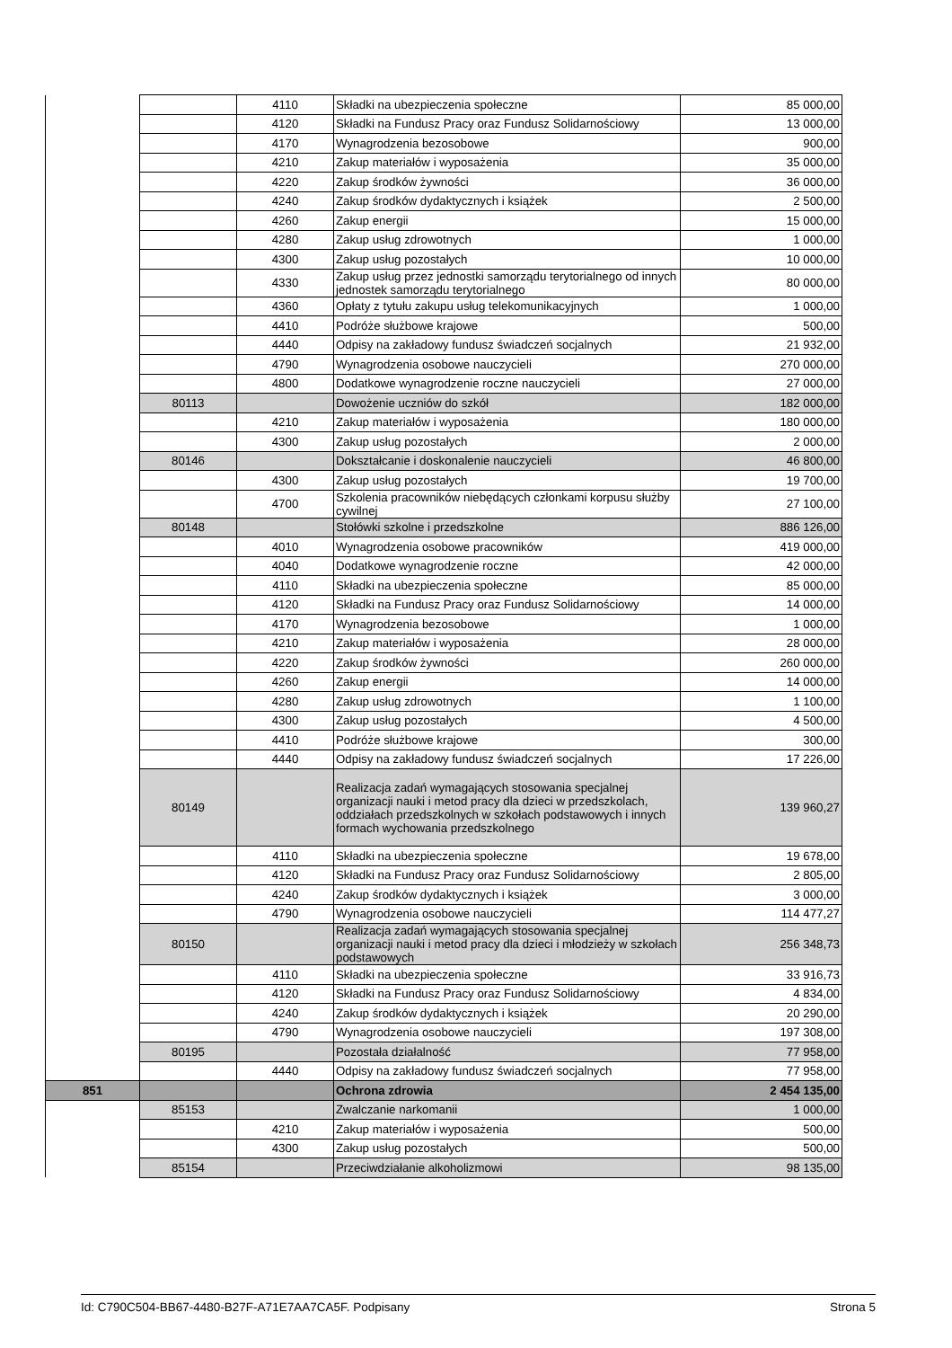| | | 4110 | Składki na ubezpieczenia społeczne | 85 000,00 |
| | | 4120 | Składki na Fundusz Pracy oraz Fundusz Solidarnościowy | 13 000,00 |
| | | 4170 | Wynagrodzenia bezosobowe | 900,00 |
| | | 4210 | Zakup materiałów i wyposażenia | 35 000,00 |
| | | 4220 | Zakup środków żywności | 36 000,00 |
| | | 4240 | Zakup środków dydaktycznych i książek | 2 500,00 |
| | | 4260 | Zakup energii | 15 000,00 |
| | | 4280 | Zakup usług zdrowotnych | 1 000,00 |
| | | 4300 | Zakup usług pozostałych | 10 000,00 |
| | | 4330 | Zakup usług przez jednostki samorządu terytorialnego od innych jednostek samorządu terytorialnego | 80 000,00 |
| | | 4360 | Opłaty z tytułu zakupu usług telekomunikacyjnych | 1 000,00 |
| | | 4410 | Podróże służbowe krajowe | 500,00 |
| | | 4440 | Odpisy na zakładowy fundusz świadczeń socjalnych | 21 932,00 |
| | | 4790 | Wynagrodzenia osobowe nauczycieli | 270 000,00 |
| | | 4800 | Dodatkowe wynagrodzenie roczne nauczycieli | 27 000,00 |
| | 80113 | | Dowożenie uczniów do szkół | 182 000,00 |
| | | 4210 | Zakup materiałów i wyposażenia | 180 000,00 |
| | | 4300 | Zakup usług pozostałych | 2 000,00 |
| | 80146 | | Dokształcanie i doskonalenie nauczycieli | 46 800,00 |
| | | 4300 | Zakup usług pozostałych | 19 700,00 |
| | | 4700 | Szkolenia pracowników niebędących członkami korpusu służby cywilnej | 27 100,00 |
| | 80148 | | Stołówki szkolne i przedszkolne | 886 126,00 |
| | | 4010 | Wynagrodzenia osobowe pracowników | 419 000,00 |
| | | 4040 | Dodatkowe wynagrodzenie roczne | 42 000,00 |
| | | 4110 | Składki na ubezpieczenia społeczne | 85 000,00 |
| | | 4120 | Składki na Fundusz Pracy oraz Fundusz Solidarnościowy | 14 000,00 |
| | | 4170 | Wynagrodzenia bezosobowe | 1 000,00 |
| | | 4210 | Zakup materiałów i wyposażenia | 28 000,00 |
| | | 4220 | Zakup środków żywności | 260 000,00 |
| | | 4260 | Zakup energii | 14 000,00 |
| | | 4280 | Zakup usług zdrowotnych | 1 100,00 |
| | | 4300 | Zakup usług pozostałych | 4 500,00 |
| | | 4410 | Podróże służbowe krajowe | 300,00 |
| | | 4440 | Odpisy na zakładowy fundusz świadczeń socjalnych | 17 226,00 |
| | 80149 | | Realizacja zadań wymagających stosowania specjalnej organizacji nauki i metod pracy dla dzieci w przedszkolach, oddziałach przedszkolnych w szkołach podstawowych i innych formach wychowania przedszkolnego | 139 960,27 |
| | | 4110 | Składki na ubezpieczenia społeczne | 19 678,00 |
| | | 4120 | Składki na Fundusz Pracy oraz Fundusz Solidarnościowy | 2 805,00 |
| | | 4240 | Zakup środków dydaktycznych i książek | 3 000,00 |
| | | 4790 | Wynagrodzenia osobowe nauczycieli | 114 477,27 |
| | 80150 | | Realizacja zadań wymagających stosowania specjalnej organizacji nauki i metod pracy dla dzieci i młodzieży w szkołach podstawowych | 256 348,73 |
| | | 4110 | Składki na ubezpieczenia społeczne | 33 916,73 |
| | | 4120 | Składki na Fundusz Pracy oraz Fundusz Solidarnościowy | 4 834,00 |
| | | 4240 | Zakup środków dydaktycznych i książek | 20 290,00 |
| | | 4790 | Wynagrodzenia osobowe nauczycieli | 197 308,00 |
| | 80195 | | Pozostała działalność | 77 958,00 |
| | | 4440 | Odpisy na zakładowy fundusz świadczeń socjalnych | 77 958,00 |
| 851 | | | Ochrona zdrowia | 2 454 135,00 |
| | 85153 | | Zwalczanie narkomanii | 1 000,00 |
| | | 4210 | Zakup materiałów i wyposażenia | 500,00 |
| | | 4300 | Zakup usług pozostałych | 500,00 |
| | 85154 | | Przeciwdziałanie alkoholizmowi | 98 135,00 |
Id: C790C504-BB67-4480-B27F-A71E7AA7CA5F. Podpisany Strona 5